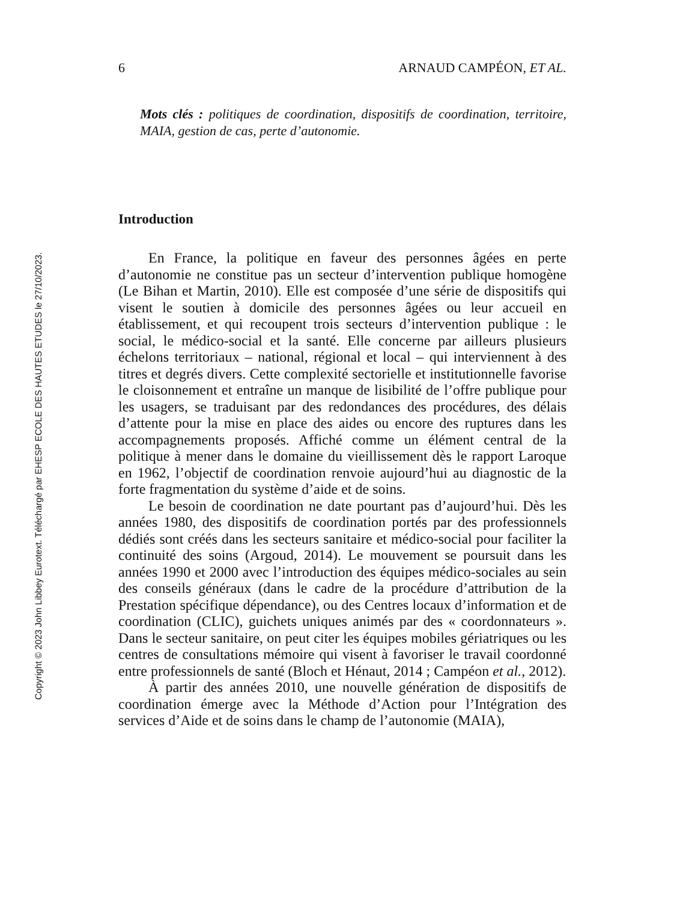Copyright © 2023 John Libbey Eurotext. Téléchargé par EHESP ECOLE DES HAUTES ETUDES le 27/10/2023.
6 ARNAUD CAMPÉON, ET AL.
Mots clés : politiques de coordination, dispositifs de coordination, territoire, MAIA, gestion de cas, perte d’autonomie.
Introduction
En France, la politique en faveur des personnes âgées en perte d’autonomie ne constitue pas un secteur d’intervention publique homogène (Le Bihan et Martin, 2010). Elle est composée d’une série de dispositifs qui visent le soutien à domicile des personnes âgées ou leur accueil en établissement, et qui recoupent trois secteurs d’intervention publique : le social, le médico-social et la santé. Elle concerne par ailleurs plusieurs échelons territoriaux – national, régional et local – qui interviennent à des titres et degrés divers. Cette complexité sectorielle et institutionnelle favorise le cloisonnement et entraîne un manque de lisibilité de l’offre publique pour les usagers, se traduisant par des redondances des procédures, des délais d’attente pour la mise en place des aides ou encore des ruptures dans les accompagnements proposés. Affiché comme un élément central de la politique à mener dans le domaine du vieillissement dès le rapport Laroque en 1962, l’objectif de coordination renvoie aujourd’hui au diagnostic de la forte fragmentation du système d’aide et de soins.
Le besoin de coordination ne date pourtant pas d’aujourd’hui. Dès les années 1980, des dispositifs de coordination portés par des professionnels dédiés sont créés dans les secteurs sanitaire et médico-social pour faciliter la continuité des soins (Argoud, 2014). Le mouvement se poursuit dans les années 1990 et 2000 avec l’introduction des équipes médico-sociales au sein des conseils généraux (dans le cadre de la procédure d’attribution de la Prestation spécifique dépendance), ou des Centres locaux d’information et de coordination (CLIC), guichets uniques animés par des « coordonnateurs ». Dans le secteur sanitaire, on peut citer les équipes mobiles gériatriques ou les centres de consultations mémoire qui visent à favoriser le travail coordonné entre professionnels de santé (Bloch et Hénaut, 2014 ; Campéon et al., 2012).
À partir des années 2010, une nouvelle génération de dispositifs de coordination émerge avec la Méthode d’Action pour l’Intégration des services d’Aide et de soins dans le champ de l’autonomie (MAIA),